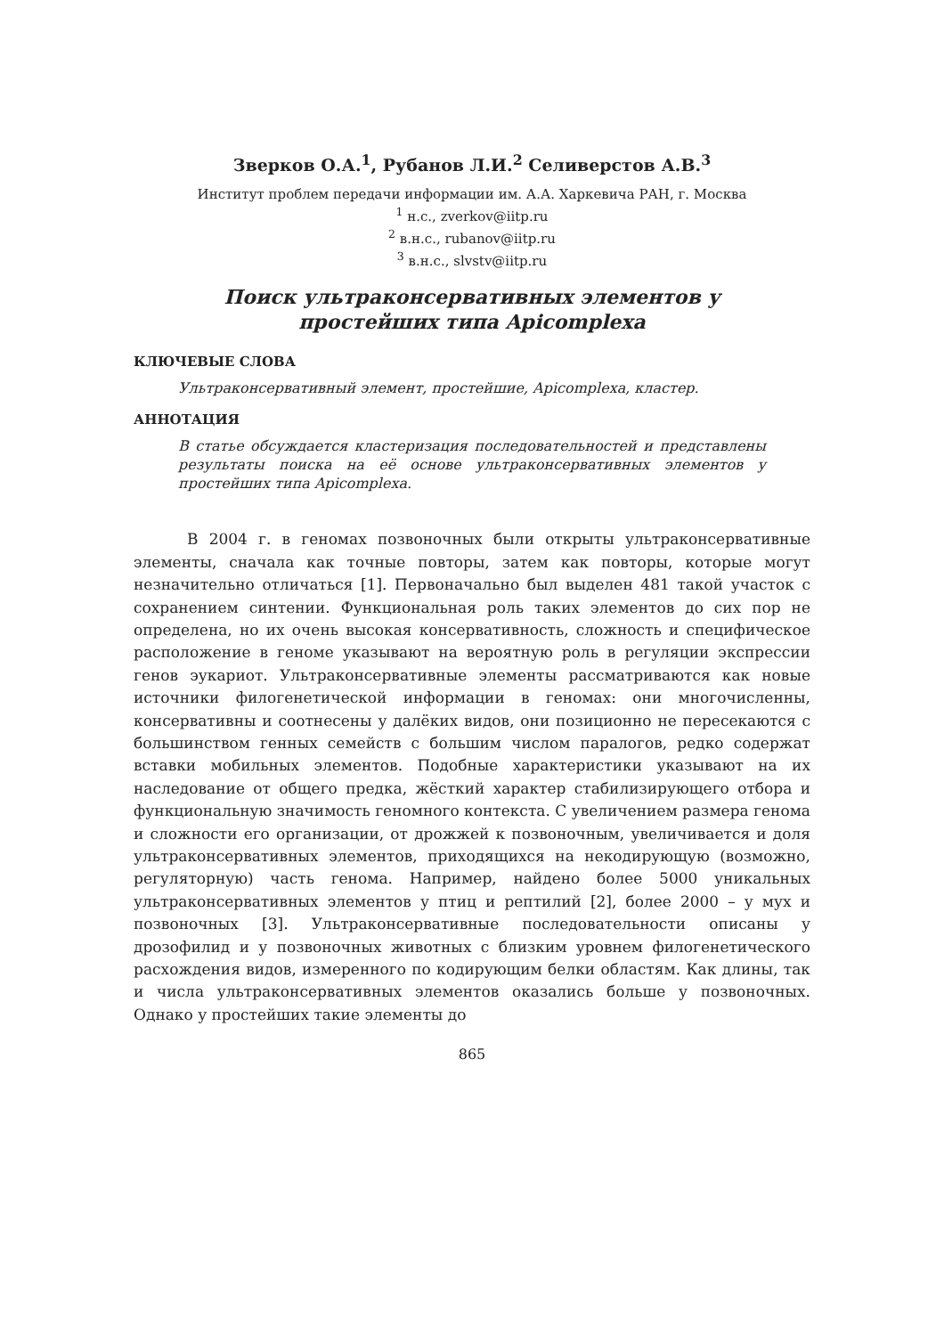Зверков О.А.<sup>1</sup>, Рубанов Л.И.<sup>2</sup> Селиверстов А.В.<sup>3</sup>
Институт проблем передачи информации им. А.А. Харкевича РАН, г. Москва
<sup>1</sup> н.с., zverkov@iitp.ru
<sup>2</sup> в.н.с., rubanov@iitp.ru
<sup>3</sup> в.н.с., slvstv@iitp.ru
Поиск ультраконсервативных элементов у
простейших типа Apicomplexa
КЛЮЧЕВЫЕ СЛОВА
Ультраконсервативный элемент, простейшие, Apicomplexa, кластер.
АННОТАЦИЯ
В статье обсуждается кластеризация последовательностей и представлены результаты поиска на её основе ультраконсервативных элементов у простейших типа Apicomplexa.
В 2004 г. в геномах позвоночных были открыты ультраконсервативные элементы, сначала как точные повторы, затем как повторы, которые могут незначительно отличаться [1]. Первоначально был выделен 481 такой участок с сохранением синтении. Функциональная роль таких элементов до сих пор не определена, но их очень высокая консервативность, сложность и специфическое расположение в геноме указывают на вероятную роль в регуляции экспрессии генов эукариот. Ультраконсервативные элементы рассматриваются как новые источники филогенетической информации в геномах: они многочисленны, консервативны и соотнесены у далёких видов, они позиционно не пересекаются с большинством генных семейств с большим числом паралогов, редко содержат вставки мобильных элементов. Подобные характеристики указывают на их наследование от общего предка, жёсткий характер стабилизирующего отбора и функциональную значимость геномного контекста. С увеличением размера генома и сложности его организации, от дрожжей к позвоночным, увеличивается и доля ультраконсервативных элементов, приходящихся на некодирующую (возможно, регуляторную) часть генома. Например, найдено более 5000 уникальных ультраконсервативных элементов у птиц и рептилий [2], более 2000 – у мух и позвоночных [3]. Ультраконсервативные последовательности описаны у дрозофилид и у позвоночных животных с близким уровнем филогенетического расхождения видов, измеренного по кодирующим белки областям. Как длины, так и числа ультраконсервативных элементов оказались больше у позвоночных. Однако у простейших такие элементы до
865